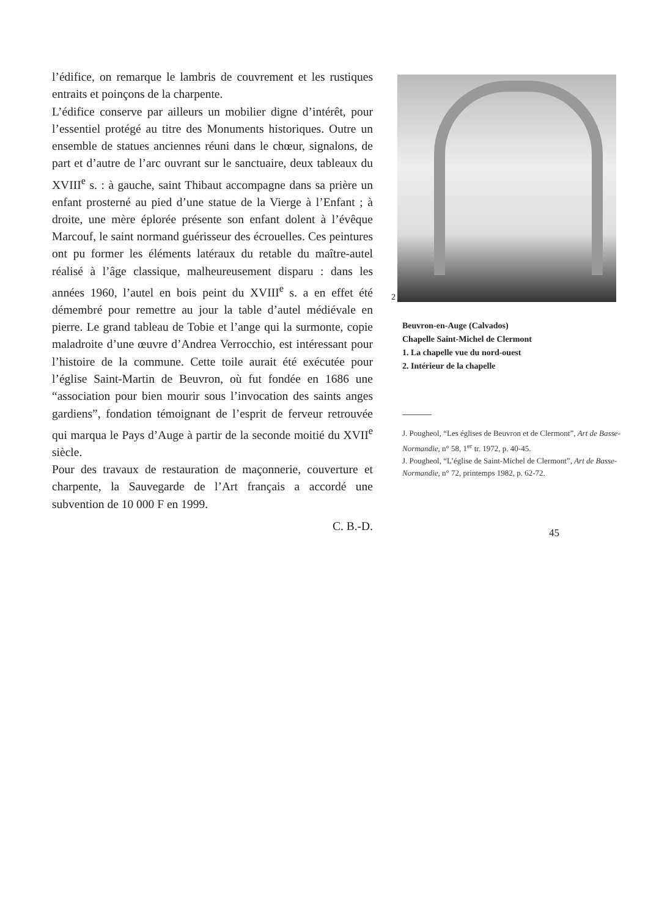l’édifice, on remarque le lambris de couvrement et les rustiques entraits et poinçons de la charpente.
L’édifice conserve par ailleurs un mobilier digne d’intérêt, pour l’essentiel protégé au titre des Monuments historiques. Outre un ensemble de statues anciennes réuni dans le chœur, signalons, de part et d’autre de l’arc ouvrant sur le sanctuaire, deux tableaux du XVIII<sup>e</sup> s. : à gauche, saint Thibaut accompagne dans sa prière un enfant prosterné au pied d’une statue de la Vierge à l’Enfant ; à droite, une mère éplorée présente son enfant dolent à l’évêque Marcouf, le saint normand guérisseur des écrouelles. Ces peintures ont pu former les éléments latéraux du retable du maître-autel réalisé à l’âge classique, malheureusement disparu : dans les années 1960, l’autel en bois peint du XVIII<sup>e</sup> s. a en effet été démembré pour remettre au jour la table d’autel médiévale en pierre. Le grand tableau de Tobie et l’ange qui la surmonte, copie maladroite d’une œuvre d’Andrea Verrocchio, est intéressant pour l’histoire de la commune. Cette toile aurait été exécutée pour l’église Saint-Martin de Beuvron, où fut fondée en 1686 une “association pour bien mourir sous l’invocation des saints anges gardiens”, fondation témoignant de l’esprit de ferveur retrouvée qui marqua le Pays d’Auge à partir de la seconde moitié du XVII<sup>e</sup> siècle.
Pour des travaux de restauration de maçonnerie, couverture et charpente, la Sauvegarde de l’Art français a accordé une subvention de 10 000 F en 1999.
C. B.-D.
2
Beuvron-en-Auge (Calvados)
Chapelle Saint-Michel de Clermont
1. La chapelle vue du nord-ouest
2. Intérieur de la chapelle
J. Pougheol, “Les églises de Beuvron et de Clermont”, Art de Basse-Normandie, n° 58, 1<sup>er</sup> tr. 1972, p. 40-45.
J. Pougheol, “L’église de Saint-Michel de Clermont”, Art de Basse-Normandie, n° 72, printemps 1982, p. 62-72.
45